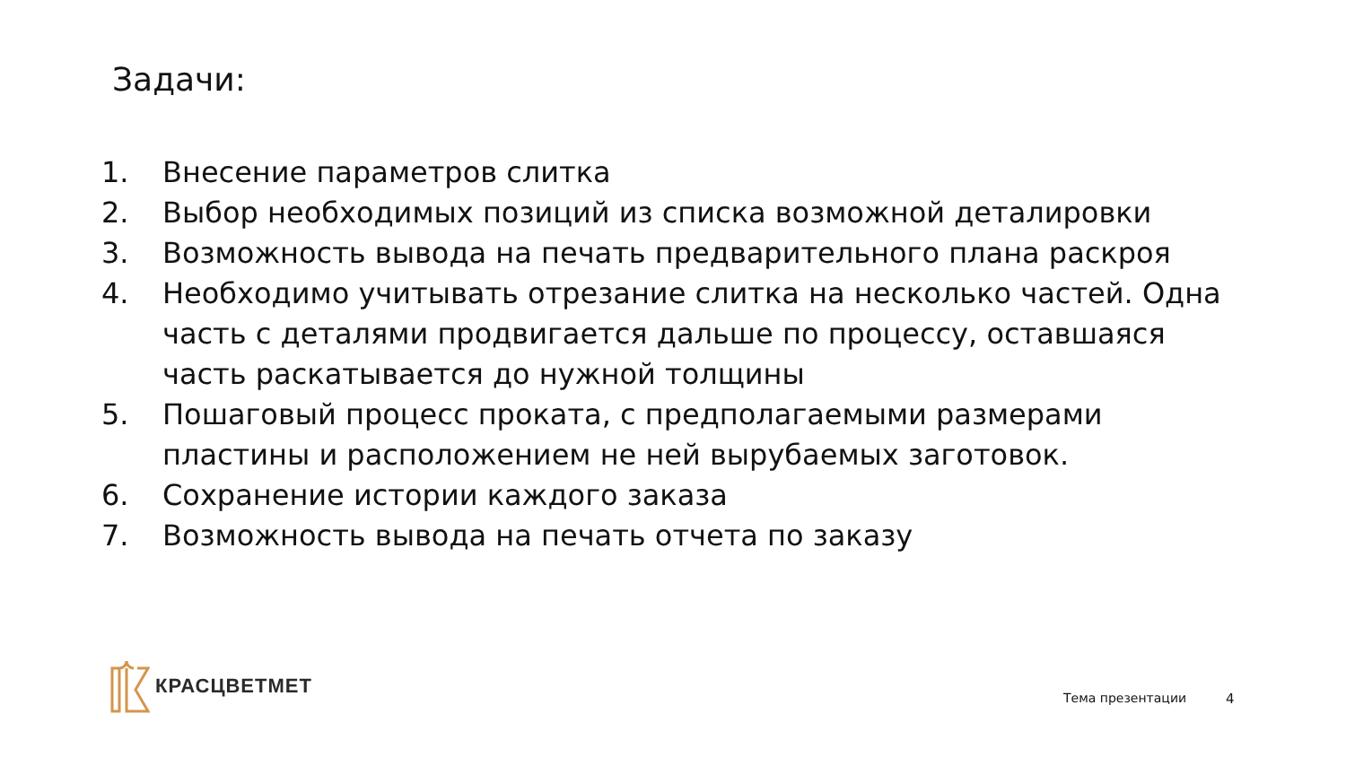Задачи:
1. Внесение параметров слитка
2. Выбор необходимых позиций из списка возможной деталировки
3. Возможность вывода на печать предварительного плана раскроя
4. Необходимо учитывать отрезание слитка на несколько частей. Одна часть с деталями продвигается дальше по процессу, оставшаяся часть раскатывается до нужной толщины
5. Пошаговый процесс проката, с предполагаемыми размерами пластины и расположением не ней вырубаемых заготовок.
6. Сохранение истории каждого заказа
7. Возможность вывода на печать отчета по заказу
КРАСЦВЕТМЕТ
Тема презентации 4